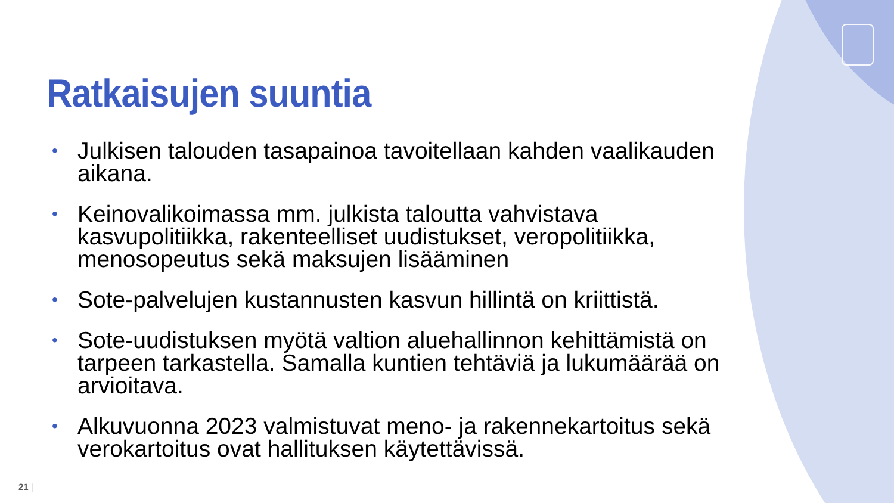Ratkaisujen suuntia
• Julkisen talouden tasapainoa tavoitellaan kahden vaalikauden aikana.
• Keinovalikoimassa mm. julkista taloutta vahvistava kasvupolitiikka, rakenteelliset uudistukset, veropolitiikka, menosopeutus sekä maksujen lisääminen
• Sote-palvelujen kustannusten kasvun hillintä on kriittistä.
• Sote-uudistuksen myötä valtion aluehallinnon kehittämistä on tarpeen tarkastella. Samalla kuntien tehtäviä ja lukumäärää on arvioitava.
• Alkuvuonna 2023 valmistuvat meno- ja rakennekartoitus sekä verokartoitus ovat hallituksen käytettävissä.
21 |